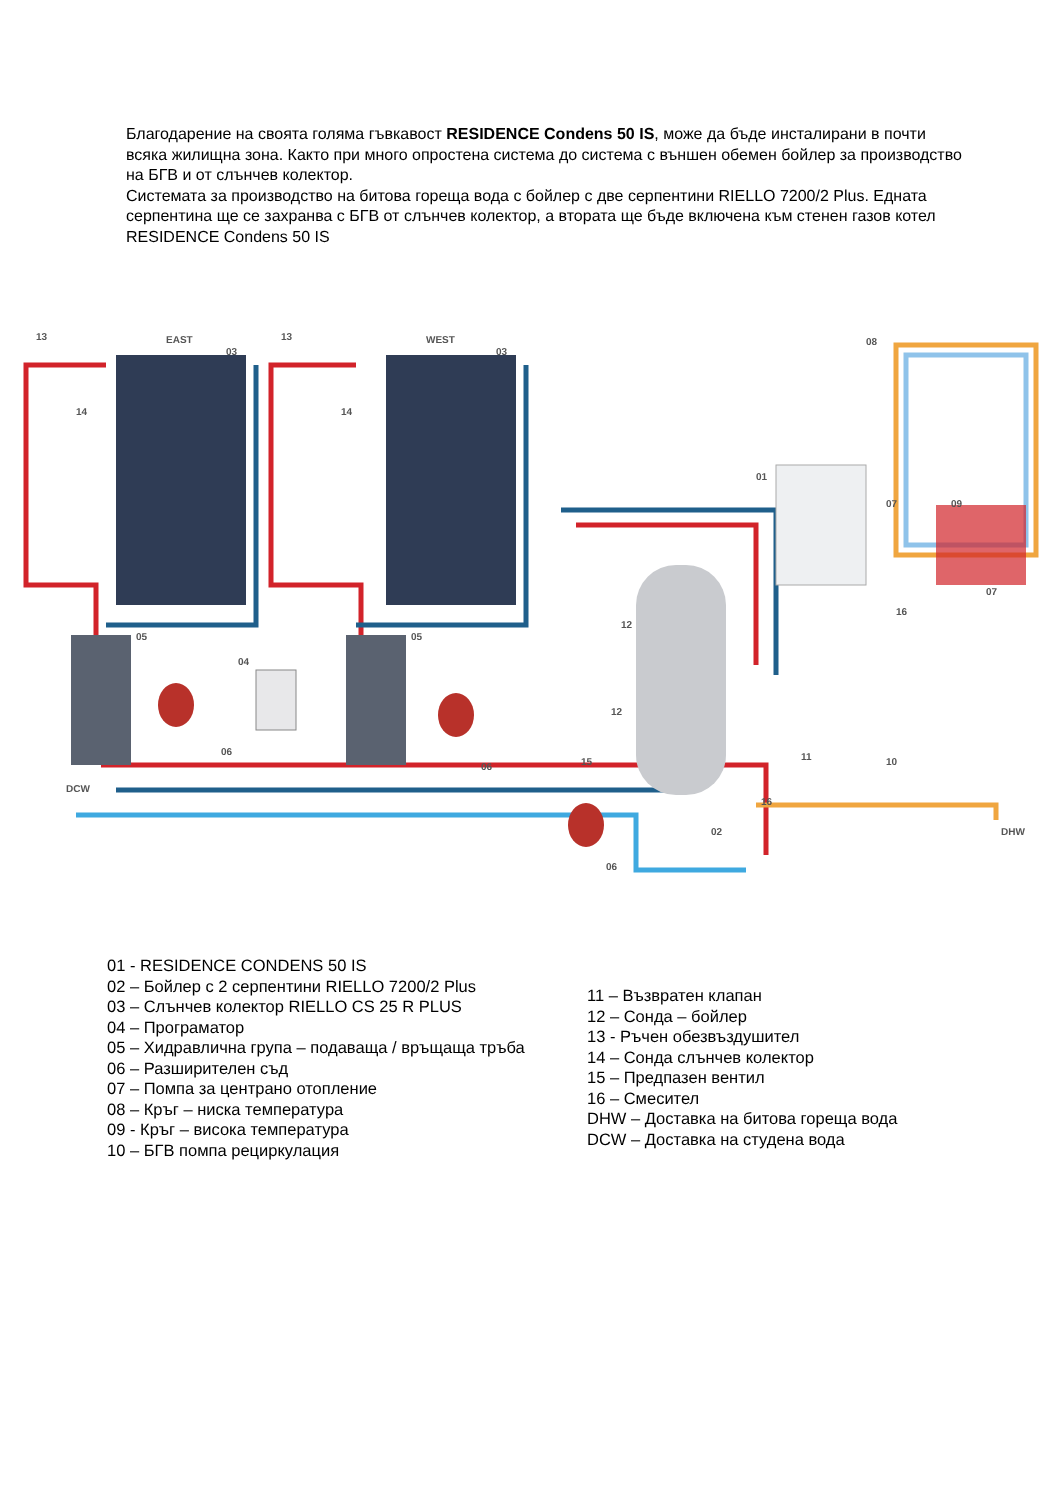Благодарение на своята голяма гъвкавост RESIDENCE Condens 50 IS, може да бъде инсталирани в почти всяка жилищна зона. Както при много опростена система до система с външен обемен бойлер за производство на БГВ и от слънчев колектор.
Системата за производство на битова гореща вода с бойлер с две серпентини RIELLO 7200/2 Plus. Едната серпентина ще се захранва с БГВ от слънчев колектор, а втората ще бъде включена към стенен газов котел RESIDENCE Condens 50 IS
13
EAST
03
13
WEST
03
14
14
08
01
07
09
05
05
04
06
06
12
12
15
07
16
11
10
16
02
06
DCW
DHW
01 - RESIDENCE CONDENS 50 IS
02 – Бойлер с 2 серпентини RIELLO 7200/2 Plus
03 – Слънчев колектор RIELLO CS 25 R PLUS
04 – Програматор
05 – Хидравлична група – подаваща / връщаща тръба
06 – Разширителен съд
07 – Помпа за центрано отопление
08 – Кръг – ниска температура
09 - Кръг – висока температура
10 – БГВ помпа рециркулация
11 – Възвратен клапан
12 – Сонда – бойлер
13 - Ръчен обезвъздушител
14 – Сонда слънчев колектор
15 – Предпазен вентил
16 – Смесител
DHW – Доставка на битова гореща вода
DCW – Доставка на студена вода